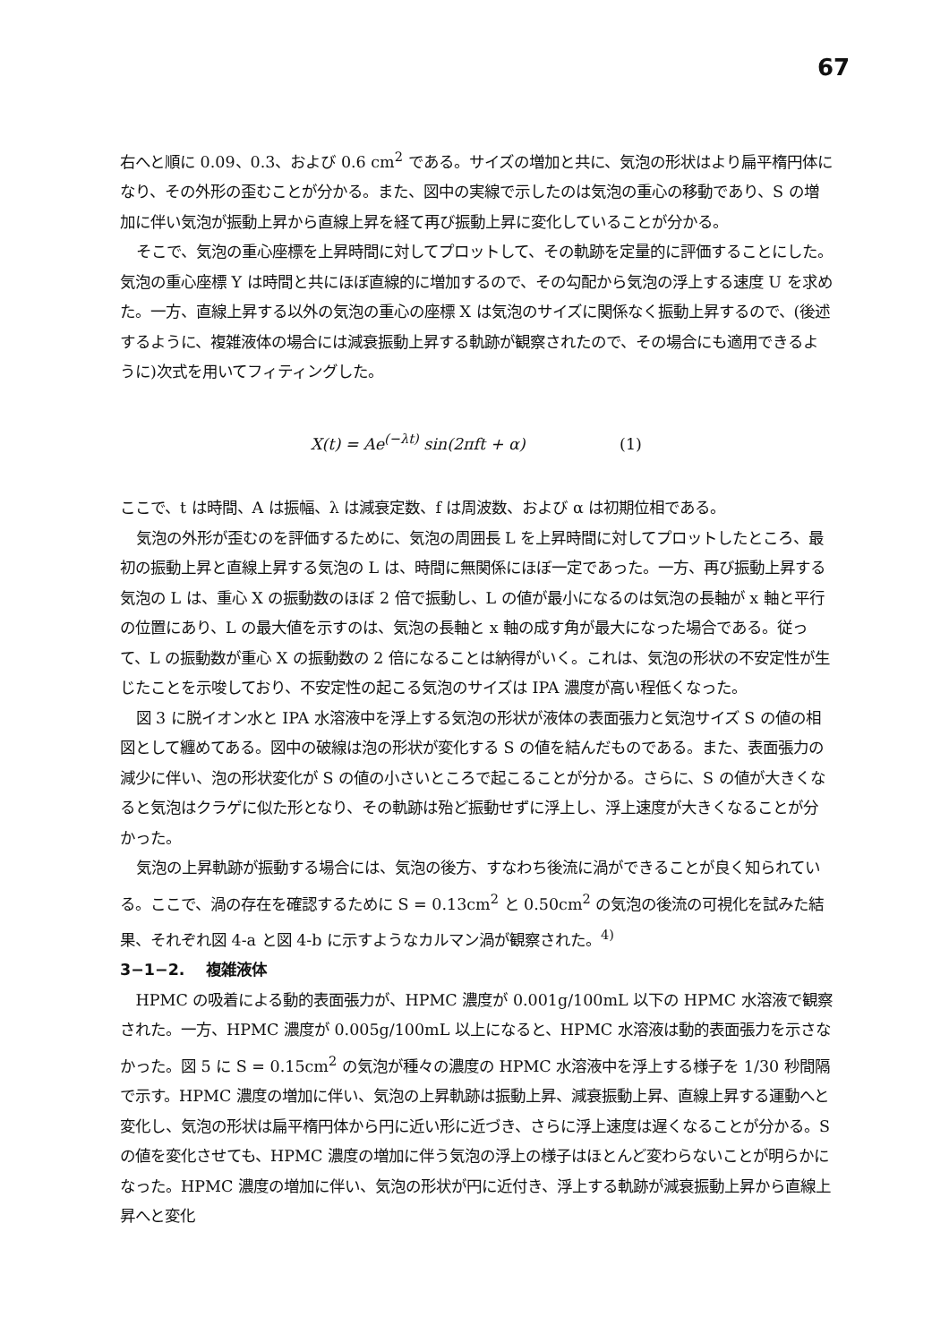67
右へと順に 0.09、0.3、および 0.6 cm<sup>2</sup> である。サイズの増加と共に、気泡の形状はより扁平楕円体になり、その外形の歪むことが分かる。また、図中の実線で示したのは気泡の重心の移動であり、S の増加に伴い気泡が振動上昇から直線上昇を経て再び振動上昇に変化していることが分かる。
そこで、気泡の重心座標を上昇時間に対してプロットして、その軌跡を定量的に評価することにした。気泡の重心座標 Y は時間と共にほぼ直線的に増加するので、その勾配から気泡の浮上する速度 U を求めた。一方、直線上昇する以外の気泡の重心の座標 X は気泡のサイズに関係なく振動上昇するので、(後述するように、複雑液体の場合には減衰振動上昇する軌跡が観察されたので、その場合にも適用できるように)次式を用いてフィティングした。
X(t) = Ae<sup>(−λt)</sup> sin(2πft + α) (1)
ここで、t は時間、A は振幅、λ は減衰定数、f は周波数、および α は初期位相である。
気泡の外形が歪むのを評価するために、気泡の周囲長 L を上昇時間に対してプロットしたところ、最初の振動上昇と直線上昇する気泡の L は、時間に無関係にほぼ一定であった。一方、再び振動上昇する気泡の L は、重心 X の振動数のほぼ 2 倍で振動し、L の値が最小になるのは気泡の長軸が x 軸と平行の位置にあり、L の最大値を示すのは、気泡の長軸と x 軸の成す角が最大になった場合である。従って、L の振動数が重心 X の振動数の 2 倍になることは納得がいく。これは、気泡の形状の不安定性が生じたことを示唆しており、不安定性の起こる気泡のサイズは IPA 濃度が高い程低くなった。
図 3 に脱イオン水と IPA 水溶液中を浮上する気泡の形状が液体の表面張力と気泡サイズ S の値の相図として纏めてある。図中の破線は泡の形状が変化する S の値を結んだものである。また、表面張力の減少に伴い、泡の形状変化が S の値の小さいところで起こることが分かる。さらに、S の値が大きくなると気泡はクラゲに似た形となり、その軌跡は殆ど振動せずに浮上し、浮上速度が大きくなることが分かった。
気泡の上昇軌跡が振動する場合には、気泡の後方、すなわち後流に渦ができることが良く知られている。ここで、渦の存在を確認するために S = 0.13cm<sup>2</sup> と 0.50cm<sup>2</sup> の気泡の後流の可視化を試みた結果、それぞれ図 4-a と図 4-b に示すようなカルマン渦が観察された。<sup>4)</sup>
3−1−2.　 複雑液体
HPMC の吸着による動的表面張力が、HPMC 濃度が 0.001g/100mL 以下の HPMC 水溶液で観察された。一方、HPMC 濃度が 0.005g/100mL 以上になると、HPMC 水溶液は動的表面張力を示さなかった。図 5 に S = 0.15cm<sup>2</sup> の気泡が種々の濃度の HPMC 水溶液中を浮上する様子を 1/30 秒間隔で示す。HPMC 濃度の増加に伴い、気泡の上昇軌跡は振動上昇、減衰振動上昇、直線上昇する運動へと変化し、気泡の形状は扁平楕円体から円に近い形に近づき、さらに浮上速度は遅くなることが分かる。S の値を変化させても、HPMC 濃度の増加に伴う気泡の浮上の様子はほとんど変わらないことが明らかになった。HPMC 濃度の増加に伴い、気泡の形状が円に近付き、浮上する軌跡が減衰振動上昇から直線上昇へと変化